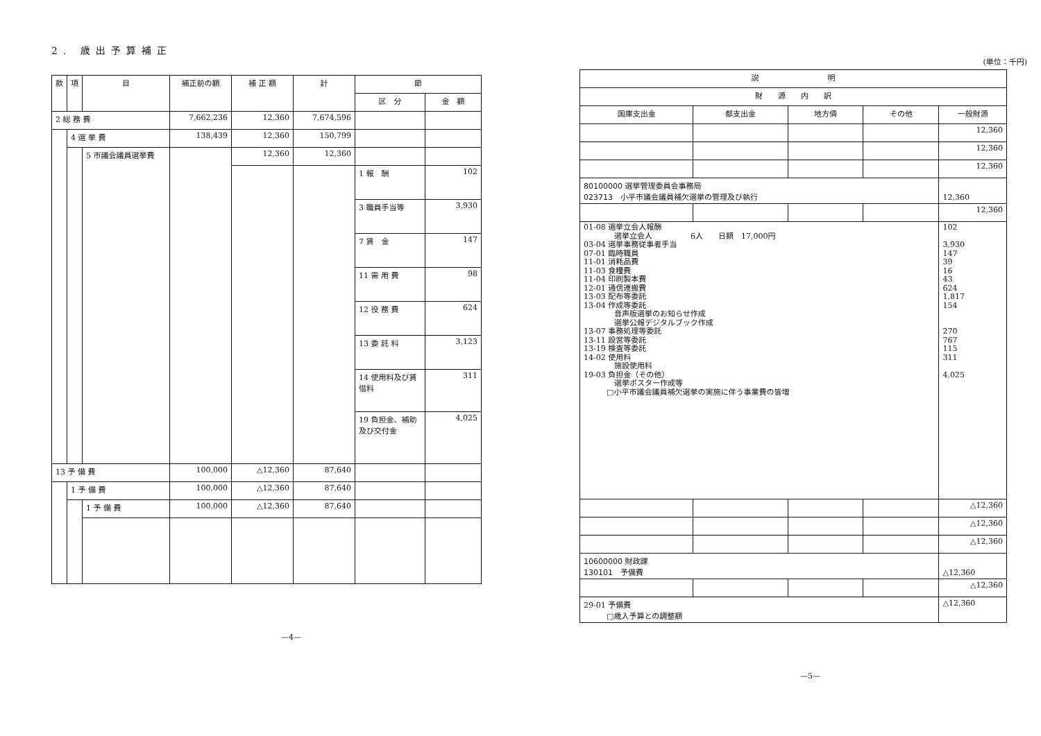2. 歳出予算補正
| 款 | 項 | 目 | 補正前の額 | 補 正 額 | 計 | 節 | |
| --- | --- | --- | --- | --- | --- | --- | --- |
| | | | | | | 区 分 | 金 額 |
| 2 総 務 費 | | | 7,662,236 | 12,360 | 7,674,596 | | |
| | 4 選 挙 費 | | 138,439 | 12,360 | 150,799 | | |
| | | 5 市議会議員選挙費 | | 12,360 | 12,360 | | |
| | | | | | | 1 報 酬 | 102 |
| | | | | | | 3 職員手当等 | 3,930 |
| | | | | | | 7 賃 金 | 147 |
| | | | | | | 11 需 用 費 | 98 |
| | | | | | | 12 役 務 費 | 624 |
| | | | | | | 13 委 託 料 | 3,123 |
| | | | | | | 14 使用料及び賃借料 | 311 |
| | | | | | | 19 負担金、補助及び交付金 | 4,025 |
| 13 予 備 費 | | | 100,000 | △12,360 | 87,640 | | |
| | 1 予 備 費 | | 100,000 | △12,360 | 87,640 | | |
| | | 1 予 備 費 | 100,000 | △12,360 | 87,640 | | |
—4—
(単位：千円)
| 説 明 | | | | |
| --- | --- | --- | --- | --- |
| 財 源 内 訳 | | | | |
| 国庫支出金 | 都支出金 | 地方債 | その他 | 一般財源 |
| | | | | 12,360 |
| | | | | 12,360 |
| | | | | 12,360 |
| 80100000 選挙管理委員会事務局 023713 小平市議会議員補欠選挙の管理及び執行 | | | | 12,360 |
| | | | | 12,360 |
| 01-08 選挙立会人報酬 選挙立会人 6人 日額 17,000円 03-04 選挙事務従事者手当 07-01 臨時職員 11-01 消耗品費 11-03 食糧費 11-04 印刷製本費 12-01 通信運搬費 13-03 配布等委託 13-04 作成等委託 音声版選挙のお知らせ作成 選挙公報デジタルブック作成 13-07 事務処理等委託 13-11 設営等委託 13-19 検査等委託 14-02 使用料 施設使用料 19-03 負担金（その他） 選挙ポスター作成等 □小平市議会議員補欠選挙の実施に伴う事業費の皆増 | | | | 102 3,930 147 39 16 43 624 1,817 154 270 767 115 311 4,025 |
| | | | | △12,360 |
| | | | | △12,360 |
| | | | | △12,360 |
| 10600000 財政課 130101 予備費 | | | | △12,360 |
| | | | | △12,360 |
| 29-01 予備費 □歳入予算との調整額 | | | | △12,360 |
—5—